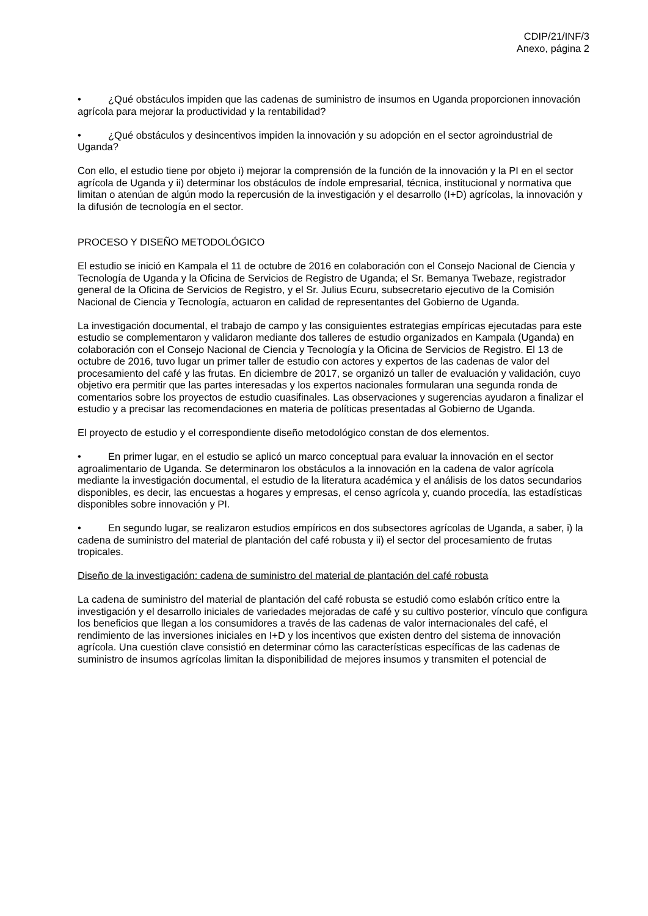CDIP/21/INF/3
Anexo, página 2
• ¿Qué obstáculos impiden que las cadenas de suministro de insumos en Uganda proporcionen innovación agrícola para mejorar la productividad y la rentabilidad?
• ¿Qué obstáculos y desincentivos impiden la innovación y su adopción en el sector agroindustrial de Uganda?
Con ello, el estudio tiene por objeto i) mejorar la comprensión de la función de la innovación y la PI en el sector agrícola de Uganda y ii) determinar los obstáculos de índole empresarial, técnica, institucional y normativa que limitan o atenúan de algún modo la repercusión de la investigación y el desarrollo (I+D) agrícolas, la innovación y la difusión de tecnología en el sector.
PROCESO Y DISEÑO METODOLÓGICO
El estudio se inició en Kampala el 11 de octubre de 2016 en colaboración con el Consejo Nacional de Ciencia y Tecnología de Uganda y la Oficina de Servicios de Registro de Uganda; el Sr. Bemanya Twebaze, registrador general de la Oficina de Servicios de Registro, y el Sr. Julius Ecuru, subsecretario ejecutivo de la Comisión Nacional de Ciencia y Tecnología, actuaron en calidad de representantes del Gobierno de Uganda.
La investigación documental, el trabajo de campo y las consiguientes estrategias empíricas ejecutadas para este estudio se complementaron y validaron mediante dos talleres de estudio organizados en Kampala (Uganda) en colaboración con el Consejo Nacional de Ciencia y Tecnología y la Oficina de Servicios de Registro. El 13 de octubre de 2016, tuvo lugar un primer taller de estudio con actores y expertos de las cadenas de valor del procesamiento del café y las frutas. En diciembre de 2017, se organizó un taller de evaluación y validación, cuyo objetivo era permitir que las partes interesadas y los expertos nacionales formularan una segunda ronda de comentarios sobre los proyectos de estudio cuasifinales. Las observaciones y sugerencias ayudaron a finalizar el estudio y a precisar las recomendaciones en materia de políticas presentadas al Gobierno de Uganda.
El proyecto de estudio y el correspondiente diseño metodológico constan de dos elementos.
• En primer lugar, en el estudio se aplicó un marco conceptual para evaluar la innovación en el sector agroalimentario de Uganda. Se determinaron los obstáculos a la innovación en la cadena de valor agrícola mediante la investigación documental, el estudio de la literatura académica y el análisis de los datos secundarios disponibles, es decir, las encuestas a hogares y empresas, el censo agrícola y, cuando procedía, las estadísticas disponibles sobre innovación y PI.
• En segundo lugar, se realizaron estudios empíricos en dos subsectores agrícolas de Uganda, a saber, i) la cadena de suministro del material de plantación del café robusta y ii) el sector del procesamiento de frutas tropicales.
Diseño de la investigación: cadena de suministro del material de plantación del café robusta
La cadena de suministro del material de plantación del café robusta se estudió como eslabón crítico entre la investigación y el desarrollo iniciales de variedades mejoradas de café y su cultivo posterior, vínculo que configura los beneficios que llegan a los consumidores a través de las cadenas de valor internacionales del café, el rendimiento de las inversiones iniciales en I+D y los incentivos que existen dentro del sistema de innovación agrícola. Una cuestión clave consistió en determinar cómo las características específicas de las cadenas de suministro de insumos agrícolas limitan la disponibilidad de mejores insumos y transmiten el potencial de